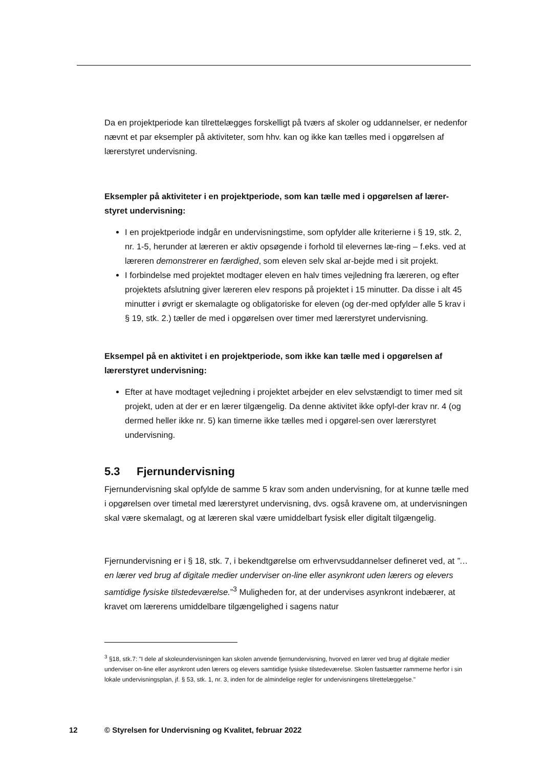Da en projektperiode kan tilrettelægges forskelligt på tværs af skoler og uddannelser, er nedenfor nævnt et par eksempler på aktiviteter, som hhv. kan og ikke kan tælles med i opgørelsen af lærerstyret undervisning.
Eksempler på aktiviteter i en projektperiode, som kan tælle med i opgørelsen af lærer-styret undervisning:
I en projektperiode indgår en undervisningstime, som opfylder alle kriterierne i § 19, stk. 2, nr. 1-5, herunder at læreren er aktiv opsøgende i forhold til elevernes læ-ring – f.eks. ved at læreren demonstrerer en færdighed, som eleven selv skal ar-bejde med i sit projekt.
I forbindelse med projektet modtager eleven en halv times vejledning fra læreren, og efter projektets afslutning giver læreren elev respons på projektet i 15 minutter. Da disse i alt 45 minutter i øvrigt er skemalagte og obligatoriske for eleven (og der-med opfylder alle 5 krav i § 19, stk. 2.) tæller de med i opgørelsen over timer med lærerstyret undervisning.
Eksempel på en aktivitet i en projektperiode, som ikke kan tælle med i opgørelsen af lærerstyret undervisning:
Efter at have modtaget vejledning i projektet arbejder en elev selvstændigt to timer med sit projekt, uden at der er en lærer tilgængelig. Da denne aktivitet ikke opfyl-der krav nr. 4 (og dermed heller ikke nr. 5) kan timerne ikke tælles med i opgørel-sen over lærerstyret undervisning.
5.3 Fjernundervisning
Fjernundervisning skal opfylde de samme 5 krav som anden undervisning, for at kunne tælle med i opgørelsen over timetal med lærerstyret undervisning, dvs. også kravene om, at undervisningen skal være skemalagt, og at læreren skal være umiddelbart fysisk eller digitalt tilgængelig.
Fjernundervisning er i § 18, stk. 7, i bekendtgørelse om erhvervsuddannelser defineret ved, at ”…en lærer ved brug af digitale medier underviser on-line eller asynkront uden lærers og elevers samtidige fysiske tilstedeværelse.”<sup>3</sup> Muligheden for, at der undervises asynkront indebærer, at kravet om lærerens umiddelbare tilgængelighed i sagens natur
<sup>3</sup> §18, stk.7: "I dele af skoleundervisningen kan skolen anvende fjernundervisning, hvorved en lærer ved brug af digitale medier underviser on-line eller asynkront uden lærers og elevers samtidige fysiske tilstedeværelse. Skolen fastsætter rammerne herfor i sin lokale undervisningsplan, jf. § 53, stk. 1, nr. 3, inden for de almindelige regler for undervisningens tilrettelæggelse."
12 © Styrelsen for Undervisning og Kvalitet, februar 2022